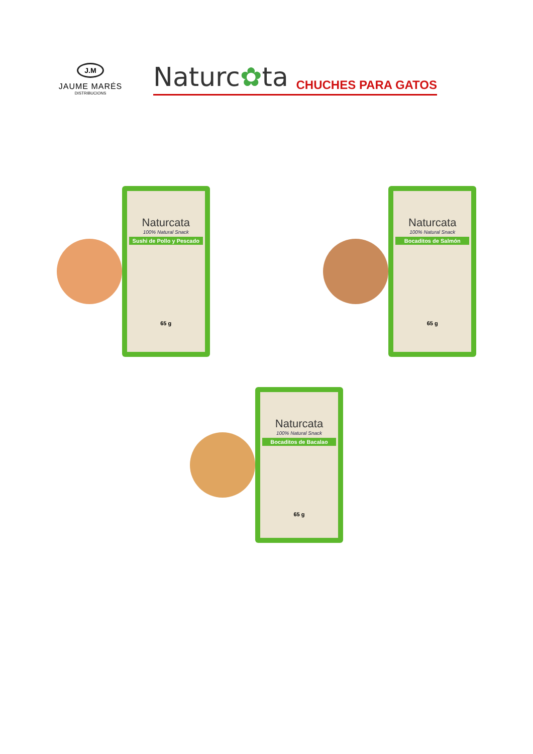J.M
JAUME MARÉS
DISTRIBUCIONS
Naturc✿ta
CHUCHES PARA GATOS
Naturcata
100% Natural Snack
Sushi de Pollo y Pescado
65 g
Naturcata
100% Natural Snack
Bocaditos de Salmón
65 g
Naturcata
100% Natural Snack
Bocaditos de Bacalao
65 g